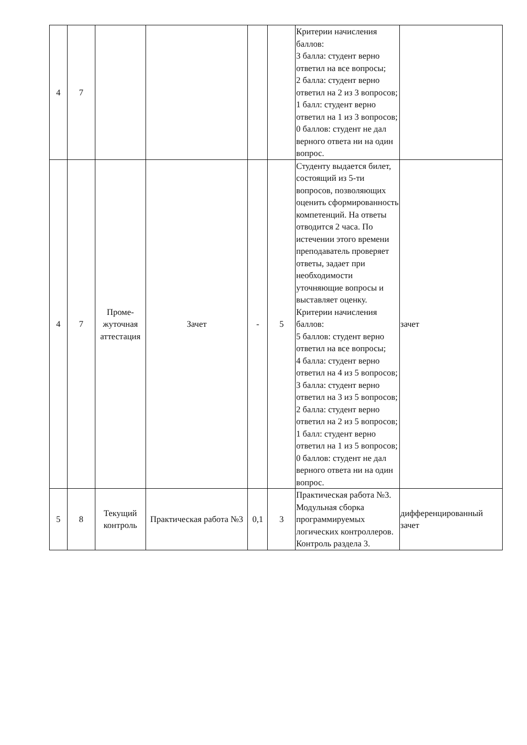| 4 | 7 | | | | | Критерии начисления баллов: 3 балла: студент верно ответил на все вопросы; 2 балла: студент верно ответил на 2 из 3 вопросов; 1 балл: студент верно ответил на 1 из 3 вопросов; 0 баллов: студент не дал верного ответа ни на один вопрос. | |
| 4 | 7 | Проме-жуточная аттестация | Зачет | - | 5 | Студенту выдается билет, состоящий из 5-ти вопросов, позволяющих оценить сформированность компетенций. На ответы отводится 2 часа. По истечении этого времени преподаватель проверяет ответы, задает при необходимости уточняющие вопросы и выставляет оценку. Критерии начисления баллов: 5 баллов: студент верно ответил на все вопросы; 4 балла: студент верно ответил на 4 из 5 вопросов; 3 балла: студент верно ответил на 3 из 5 вопросов; 2 балла: студент верно ответил на 2 из 5 вопросов; 1 балл: студент верно ответил на 1 из 5 вопросов; 0 баллов: студент не дал верного ответа ни на один вопрос. | зачет |
| 5 | 8 | Текущий контроль | Практическая работа №3 | 0,1 | 3 | Практическая работа №3. Модульная сборка программируемых логических контроллеров. Контроль раздела 3. | дифференцированный зачет |